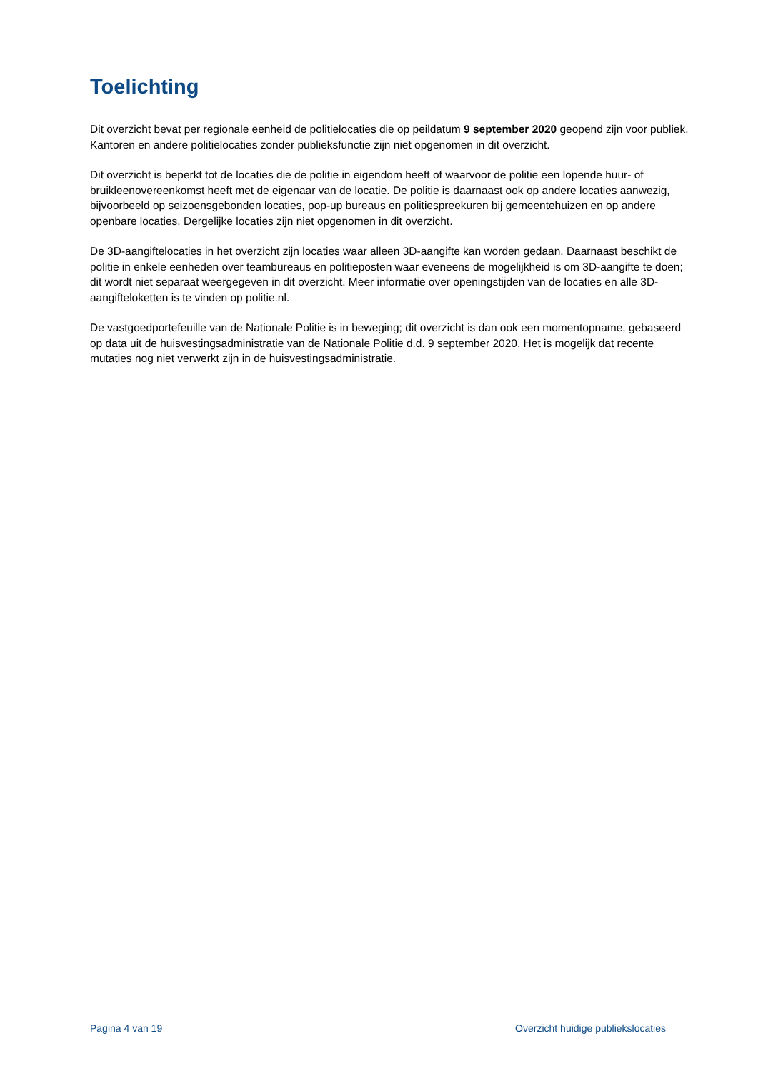Toelichting
Dit overzicht bevat per regionale eenheid de politielocaties die op peildatum 9 september 2020 geopend zijn voor publiek. Kantoren en andere politielocaties zonder publieksfunctie zijn niet opgenomen in dit overzicht.
Dit overzicht is beperkt tot de locaties die de politie in eigendom heeft of waarvoor de politie een lopende huur- of bruikleenovereenkomst heeft met de eigenaar van de locatie. De politie is daarnaast ook op andere locaties aanwezig, bijvoorbeeld op seizoensgebonden locaties, pop-up bureaus en politiespreekuren bij gemeentehuizen en op andere openbare locaties. Dergelijke locaties zijn niet opgenomen in dit overzicht.
De 3D-aangiftelocaties in het overzicht zijn locaties waar alleen 3D-aangifte kan worden gedaan. Daarnaast beschikt de politie in enkele eenheden over teambureaus en politieposten waar eveneens de mogelijkheid is om 3D-aangifte te doen; dit wordt niet separaat weergegeven in dit overzicht. Meer informatie over openingstijden van de locaties en alle 3D-aangifteloketten is te vinden op politie.nl.
De vastgoedportefeuille van de Nationale Politie is in beweging; dit overzicht is dan ook een momentopname, gebaseerd op data uit de huisvestingsadministratie van de Nationale Politie d.d. 9 september 2020. Het is mogelijk dat recente mutaties nog niet verwerkt zijn in de huisvestingsadministratie.
Pagina 4 van 19 Overzicht huidige publiekslocaties